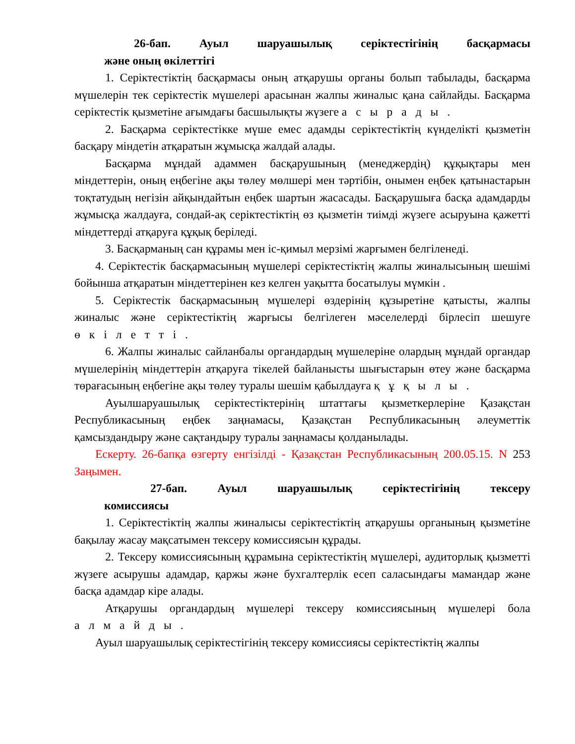26-бап. Ауыл шаруашылық серіктестігінің басқармасы
және оның өкілеттігі
1. Серіктестіктің басқармасы оның атқарушы органы болып табылады, басқарма мүшелерін тек серіктестік мүшелері арасынан жалпы жиналыс қана сайлайды. Басқарма серіктестік қызметіне ағымдағы басшылықты жүзеге асырады.
2. Басқарма серіктестікке мүше емес адамды серіктестіктің күнделікті қызметін басқару міндетін атқаратын жұмысқа жалдай алады.
Басқарма мұндай адаммен басқарушының (менеджердің) құқықтары мен міндеттерін, оның еңбегіне ақы төлеу мөлшері мен тәртібін, онымен еңбек қатынастарын тоқтатудың негізін айқындайтын еңбек шартын жасасады. Басқарушыға басқа адамдарды жұмысқа жалдауға, сондай-ақ серіктестіктің өз қызметін тиімді жүзеге асыруына қажетті міндеттерді атқаруға құқық беріледі.
3. Басқарманың сан құрамы мен іс-қимыл мерзімі жарғымен белгіленеді.
4. Серіктестік басқармасының мүшелері серіктестіктің жалпы жиналысының шешімі бойынша атқаратын міндеттерінен кез келген уақытта босатылуы мүмкін .
5. Серіктестік басқармасының мүшелері өздерінің құзыретіне қатысты, жалпы жиналыс және серіктестіктің жарғысы белгілеген мәселелерді бірлесіп шешуге өкілетті.
6. Жалпы жиналыс сайланбалы органдардың мүшелеріне олардың мұндай органдар мүшелерінің міндеттерін атқаруға тікелей байланысты шығыстарын өтеу және басқарма төрағасының еңбегіне ақы төлеу туралы шешім қабылдауға құқылы.
Ауылшаруашылық серіктестіктерінің штаттағы қызметкерлеріне Қазақстан Республикасының еңбек заңнамасы, Қазақстан Республикасының әлеуметтік қамсыздандыру және сақтандыру туралы заңнамасы қолданылады.
Ескерту. 26-бапқа өзгерту енгізілді - Қазақстан Республикасының 200.05.15. N 253 Заңымен.
27-бап. Ауыл шаруашылық серіктестігінің тексеру
комиссиясы
1. Серіктестіктің жалпы жиналысы серіктестіктің атқарушы органының қызметіне бақылау жасау мақсатымен тексеру комиссиясын құрады.
2. Тексеру комиссиясының құрамына серіктестіктің мүшелері, аудиторлық қызметті жүзеге асырушы адамдар, қаржы және бухгалтерлік есеп саласындағы мамандар және басқа адамдар кіре алады.
Атқарушы органдардың мүшелері тексеру комиссиясының мүшелері бола алмайды.
Ауыл шаруашылық серіктестігінің тексеру комиссиясы серіктестіктің жалпы